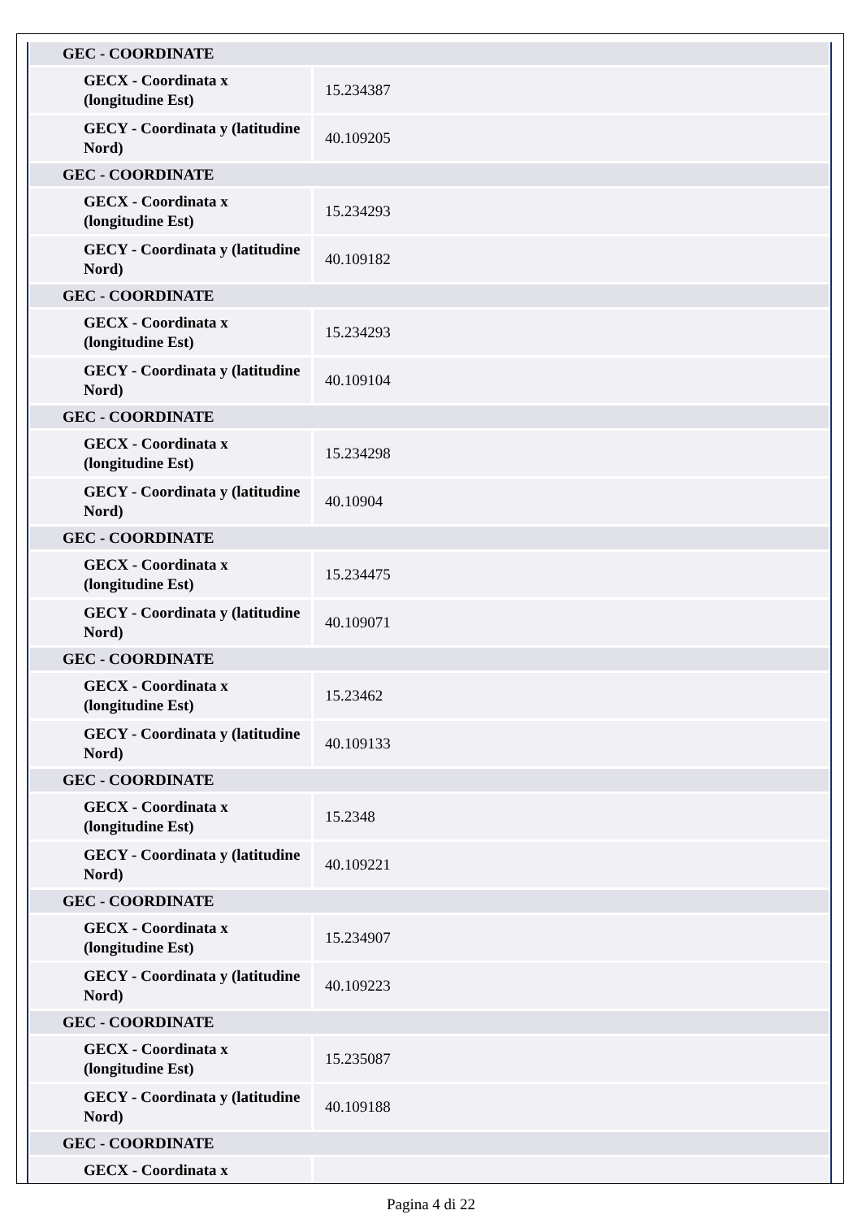| GEC - COORDINATE | |
| GECX - Coordinata x (longitudine Est) | 15.234387 |
| GECY - Coordinata y (latitudine Nord) | 40.109205 |
| GEC - COORDINATE | |
| GECX - Coordinata x (longitudine Est) | 15.234293 |
| GECY - Coordinata y (latitudine Nord) | 40.109182 |
| GEC - COORDINATE | |
| GECX - Coordinata x (longitudine Est) | 15.234293 |
| GECY - Coordinata y (latitudine Nord) | 40.109104 |
| GEC - COORDINATE | |
| GECX - Coordinata x (longitudine Est) | 15.234298 |
| GECY - Coordinata y (latitudine Nord) | 40.10904 |
| GEC - COORDINATE | |
| GECX - Coordinata x (longitudine Est) | 15.234475 |
| GECY - Coordinata y (latitudine Nord) | 40.109071 |
| GEC - COORDINATE | |
| GECX - Coordinata x (longitudine Est) | 15.23462 |
| GECY - Coordinata y (latitudine Nord) | 40.109133 |
| GEC - COORDINATE | |
| GECX - Coordinata x (longitudine Est) | 15.2348 |
| GECY - Coordinata y (latitudine Nord) | 40.109221 |
| GEC - COORDINATE | |
| GECX - Coordinata x (longitudine Est) | 15.234907 |
| GECY - Coordinata y (latitudine Nord) | 40.109223 |
| GEC - COORDINATE | |
| GECX - Coordinata x (longitudine Est) | 15.235087 |
| GECY - Coordinata y (latitudine Nord) | 40.109188 |
| GEC - COORDINATE | |
| GECX - Coordinata x | |
Pagina 4 di 22